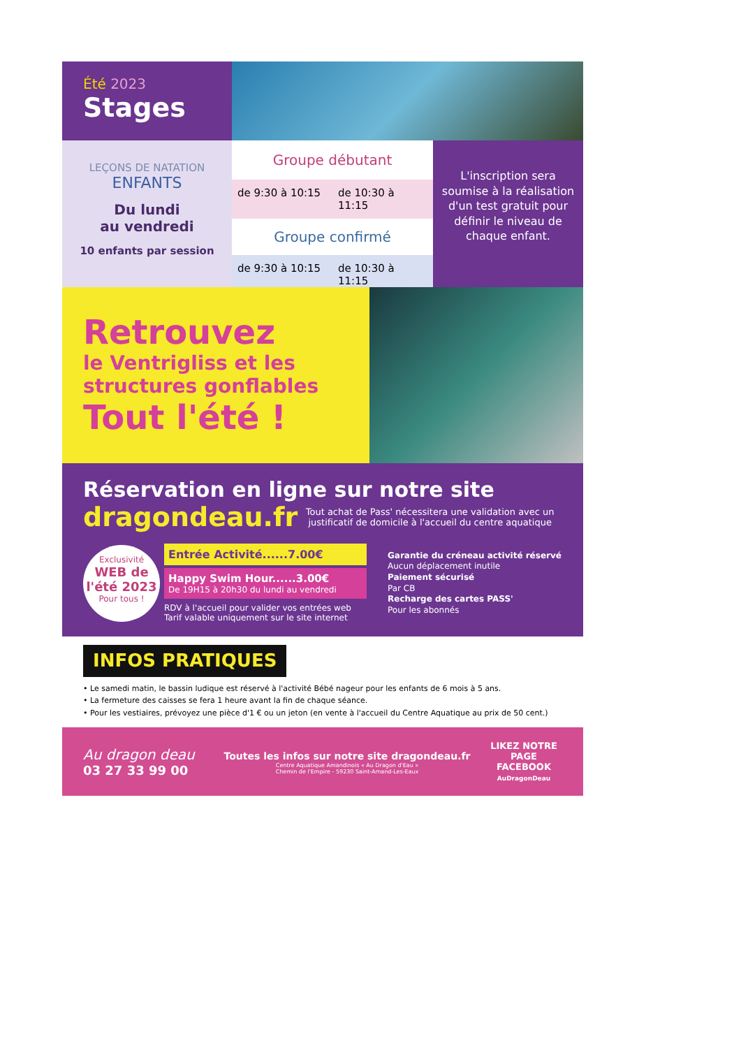Été 2023
Stages
LEÇONS DE NATATION
ENFANTS
Du lundi
au vendredi
10 enfants par session
Groupe débutant
de 9:30 à 10:15 de 10:30 à 11:15
Groupe confirmé
de 9:30 à 10:15 de 10:30 à 11:15
L'inscription sera soumise à la réalisation d'un test gratuit pour définir le niveau de chaque enfant.
Retrouvez
le Ventrigliss et les structures gonflables
Tout l'été !
Réservation en ligne sur notre site
dragondeau.fr
Tout achat de Pass' nécessitera une validation avec un justificatif de domicile à l'accueil du centre aquatique
Exclusivité
WEB de l'été 2023
Pour tous !
Entrée Activité......7.00€
Happy Swim Hour......3.00€
De 19H15 à 20h30 du lundi au vendredi
RDV à l'accueil pour valider vos entrées web
Tarif valable uniquement sur le site internet
Garantie du créneau activité réservé
Aucun déplacement inutile
Paiement sécurisé
Par CB
Recharge des cartes PASS'
Pour les abonnés
INFOS PRATIQUES
• Le samedi matin, le bassin ludique est réservé à l'activité Bébé nageur pour les enfants de 6 mois à 5 ans.
• La fermeture des caisses se fera 1 heure avant la fin de chaque séance.
• Pour les vestiaires, prévoyez une pièce d'1 € ou un jeton (en vente à l'accueil du Centre Aquatique au prix de 50 cent.)
Au dragon deau
03 27 33 99 00
Toutes les infos sur notre site dragondeau.fr
Centre Aquatique Amandinois « Au Dragon d'Eau »
Chemin de l'Empire - 59230 Saint-Amand-Les-Eaux
LIKEZ NOTRE PAGE FACEBOOK
AuDragonDeau